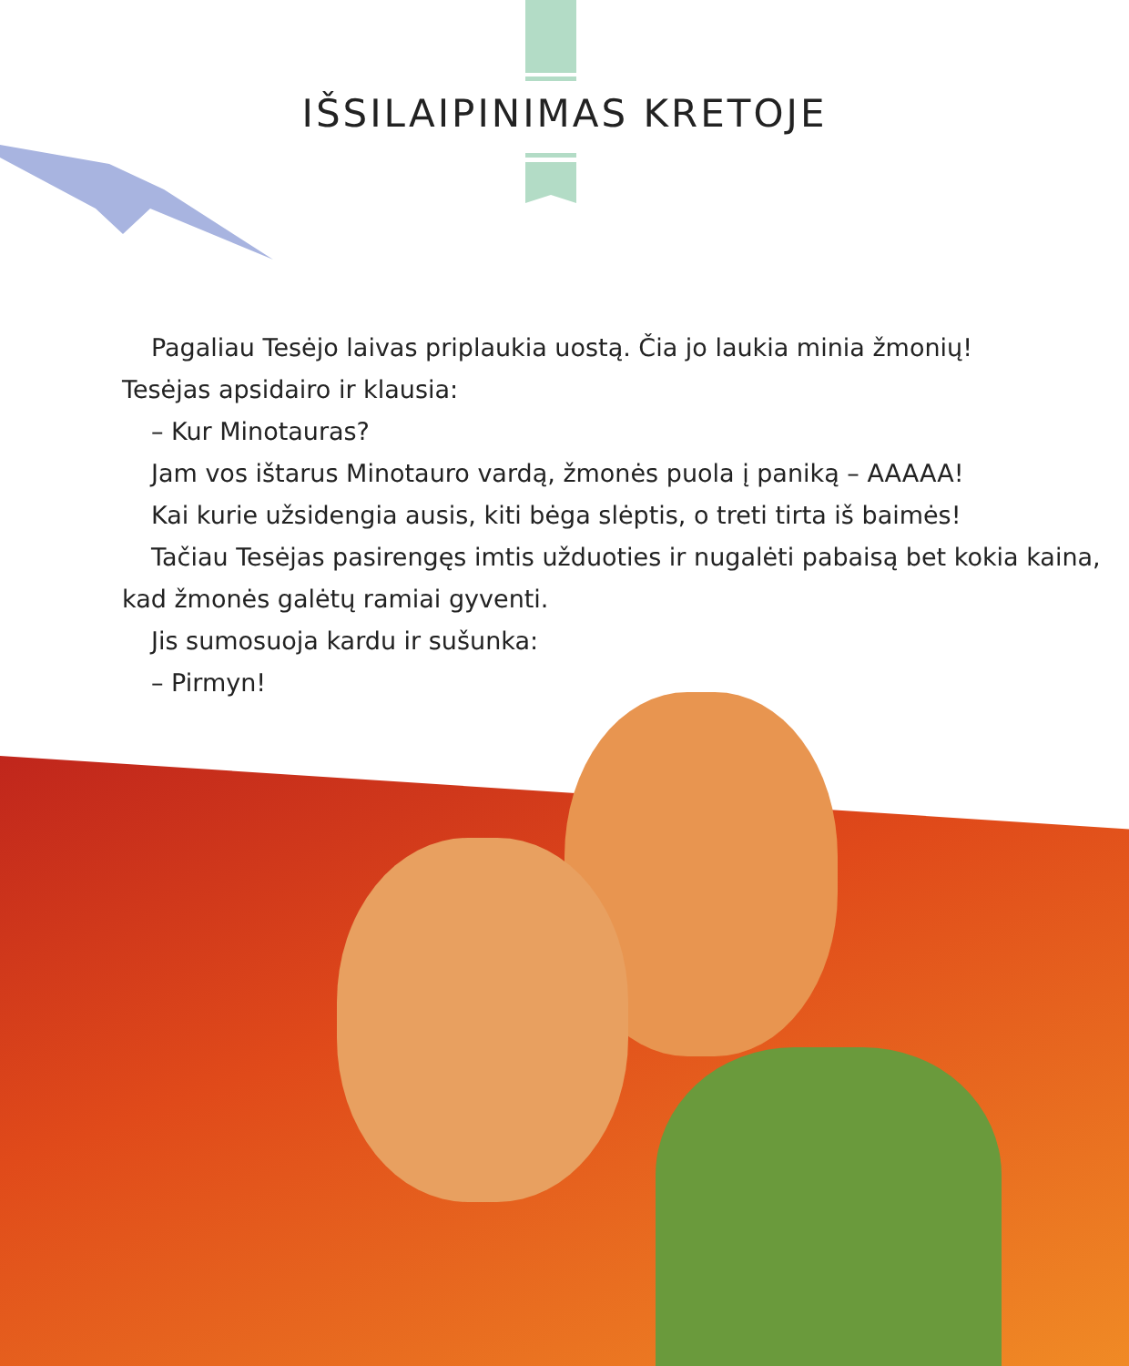IŠSILAIPINIMAS KRETOJE
Pagaliau Tesėjo laivas priplaukia uostą. Čia jo laukia minia žmonių!
Tesėjas apsidairo ir klausia:
– Kur Minotauras?
Jam vos ištarus Minotauro vardą, žmonės puola į paniką – AAAAA!
Kai kurie užsidengia ausis, kiti bėga slėptis, o treti tirta iš baimės!
Tačiau Tesėjas pasirengęs imtis užduoties ir nugalėti pabaisą bet kokia kaina, kad žmonės galėtų ramiai gyventi.
Jis sumosuoja kardu ir sušunka:
– Pirmyn!